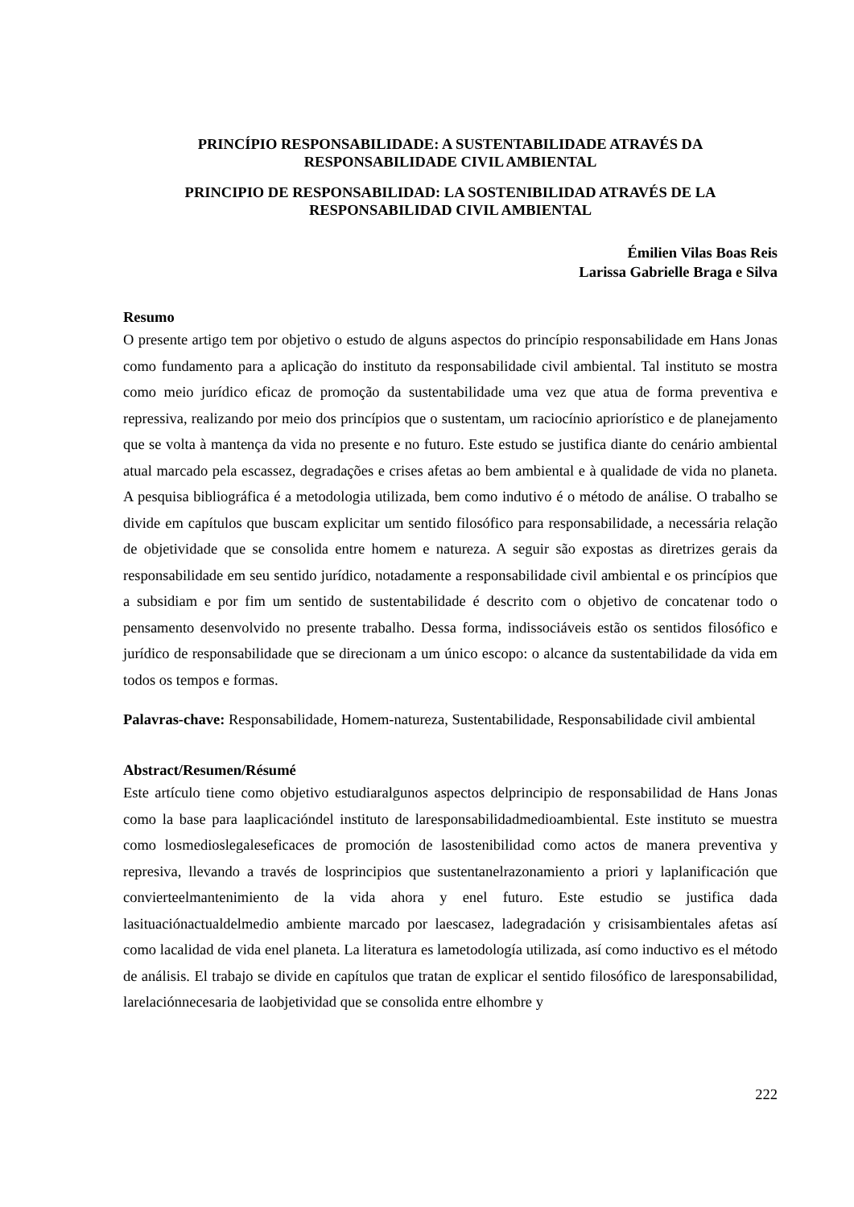PRINCÍPIO RESPONSABILIDADE: A SUSTENTABILIDADE ATRAVÉS DA RESPONSABILIDADE CIVIL AMBIENTAL
PRINCIPIO DE RESPONSABILIDAD: LA SOSTENIBILIDAD ATRAVÉS DE LA RESPONSABILIDAD CIVIL AMBIENTAL
Émilien Vilas Boas Reis
Larissa Gabrielle Braga e Silva
Resumo
O presente artigo tem por objetivo o estudo de alguns aspectos do princípio responsabilidade em Hans Jonas como fundamento para a aplicação do instituto da responsabilidade civil ambiental. Tal instituto se mostra como meio jurídico eficaz de promoção da sustentabilidade uma vez que atua de forma preventiva e repressiva, realizando por meio dos princípios que o sustentam, um raciocínio apriorístico e de planejamento que se volta à mantença da vida no presente e no futuro. Este estudo se justifica diante do cenário ambiental atual marcado pela escassez, degradações e crises afetas ao bem ambiental e à qualidade de vida no planeta. A pesquisa bibliográfica é a metodologia utilizada, bem como indutivo é o método de análise. O trabalho se divide em capítulos que buscam explicitar um sentido filosófico para responsabilidade, a necessária relação de objetividade que se consolida entre homem e natureza. A seguir são expostas as diretrizes gerais da responsabilidade em seu sentido jurídico, notadamente a responsabilidade civil ambiental e os princípios que a subsidiam e por fim um sentido de sustentabilidade é descrito com o objetivo de concatenar todo o pensamento desenvolvido no presente trabalho. Dessa forma, indissociáveis estão os sentidos filosófico e jurídico de responsabilidade que se direcionam a um único escopo: o alcance da sustentabilidade da vida em todos os tempos e formas.
Palavras-chave: Responsabilidade, Homem-natureza, Sustentabilidade, Responsabilidade civil ambiental
Abstract/Resumen/Résumé
Este artículo tiene como objetivo estudiaralgunos aspectos delprincipio de responsabilidad de Hans Jonas como la base para laaplicacióndel instituto de laresponsabilidadmedioambiental. Este instituto se muestra como losmedioslegaleseficaces de promoción de lasostenibilidad como actos de manera preventiva y represiva, llevando a través de losprincipios que sustentanelrazonamiento a priori y laplanificación que convierteelmantenimiento de la vida ahora y enel futuro. Este estudio se justifica dada lasituaciónactualdelmedio ambiente marcado por laescasez, ladegradación y crisisambientales afetas así como lacalidad de vida enel planeta. La literatura es lametodología utilizada, así como inductivo es el método de análisis. El trabajo se divide en capítulos que tratan de explicar el sentido filosófico de laresponsabilidad, larelaciónnecesaria de laobjetividad que se consolida entre elhombre y
222